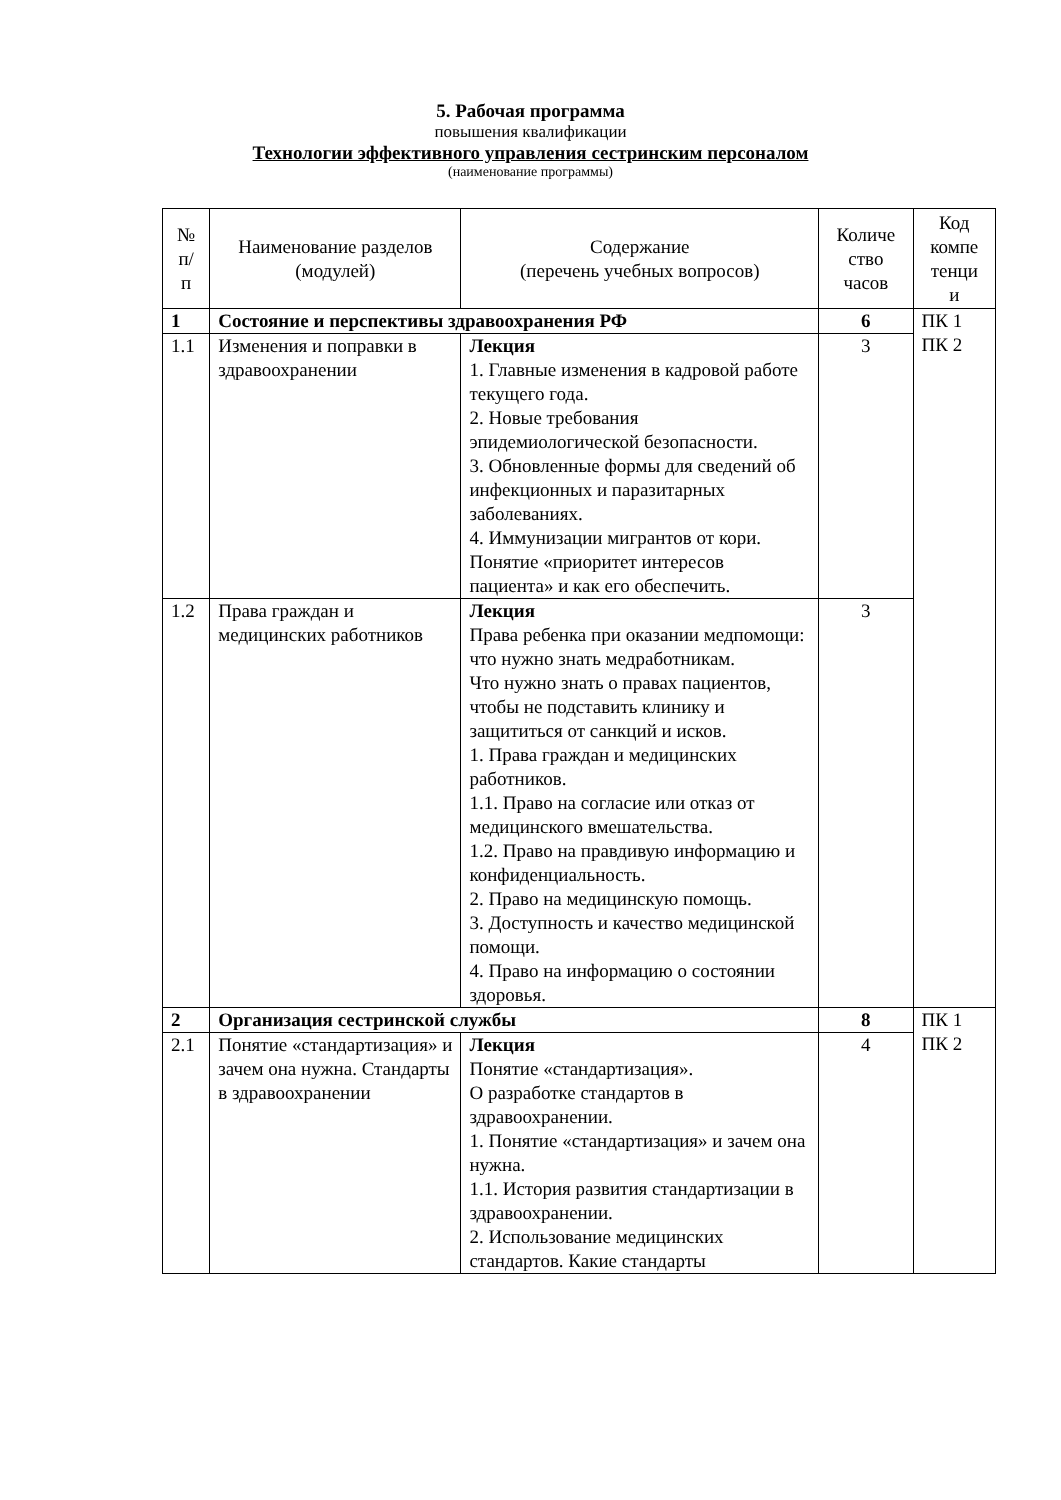5. Рабочая программа
повышения квалификации
Технологии эффективного управления сестринским персоналом
(наименование программы)
| № п/ п | Наименование разделов (модулей) | Содержание (перечень учебных вопросов) | Количе ство часов | Код компе тенци и |
| --- | --- | --- | --- | --- |
| 1 | Состояние и перспективы здравоохранения РФ | | 6 | ПК 1 ПК 2 |
| 1.1 | Изменения и поправки в здравоохранении | Лекция 1. Главные изменения в кадровой работе текущего года. 2. Новые требования эпидемиологической безопасности. 3. Обновленные формы для сведений об инфекционных и паразитарных заболеваниях. 4. Иммунизации мигрантов от кори. Понятие «приоритет интересов пациента» и как его обеспечить. | 3 | |
| 1.2 | Права граждан и медицинских работников | Лекция Права ребенка при оказании медпомощи: что нужно знать медработникам. Что нужно знать о правах пациентов, чтобы не подставить клинику и защититься от санкций и исков. 1. Права граждан и медицинских работников. 1.1. Право на согласие или отказ от медицинского вмешательства. 1.2. Право на правдивую информацию и конфиденциальность. 2. Право на медицинскую помощь. 3. Доступность и качество медицинской помощи. 4. Право на информацию о состоянии здоровья. | 3 | |
| 2 | Организация сестринской службы | | 8 | ПК 1 ПК 2 |
| 2.1 | Понятие «стандартизация» и зачем она нужна. Стандарты в здравоохранении | Лекция Понятие «стандартизация». О разработке стандартов в здравоохранении. 1. Понятие «стандартизация» и зачем она нужна. 1.1. История развития стандартизации в здравоохранении. 2. Использование медицинских стандартов. Какие стандарты | 4 | |